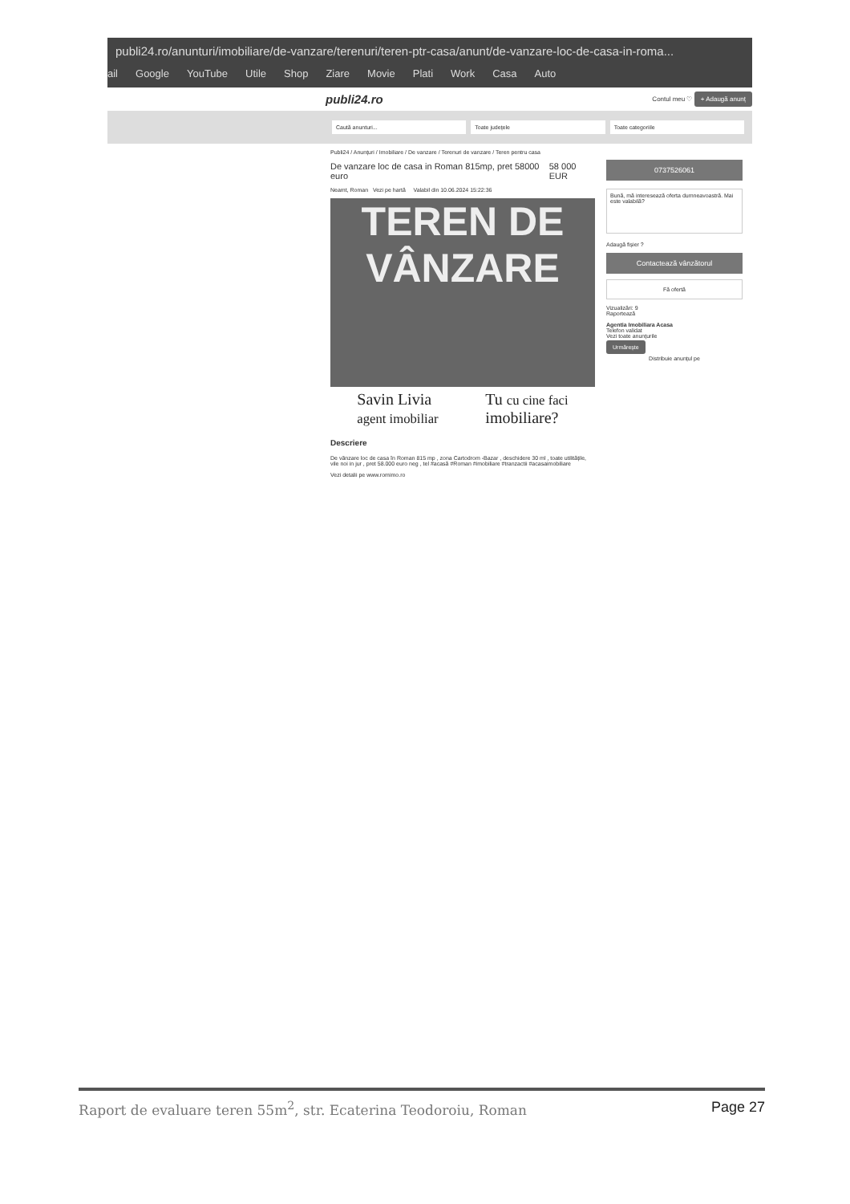publi24.ro/anunturi/imobiliare/de-vanzare/terenuri/teren-ptr-casa/anunt/de-vanzare-loc-de-casa-in-roma...
ail Google YouTube Utile Shop Ziare Movie Plati Work Casa Auto
publi24.ro Contul meu ♡ + Adaugă anunț
Caută anunturi... Toate județele Toate categoriile
Publi24 / Anunțuri / Imobiliare / De vanzare / Terenuri de vanzare / Teren pentru casa
De vanzare loc de casa in Roman 815mp, pret 58000 euro 58 000 EUR
Neamt, Roman Vezi pe hartă Valabil din 10.06.2024 15:22:36
TEREN DE
VÂNZARE
Savin Livia
agent imobiliar Tu cu cine faci
imobiliare?
Descriere
De vânzare loc de casa în Roman 815 mp , zona Cartodrom -Bazar , deschidere 30 ml , toate utilitățile, vile noi in jur , pret 58.000 euro neg , tel #acasă #Roman #imobiliare #tranzactii #acasaimobiliare
Vezi detalii pe www.romimo.ro
0737526061
Bună, mă interesează oferta dumneavoastră. Mai este valabilă?
Adaugă fișier ?
Contactează vânzătorul
Fă ofertă
Vizualizări: 9
Raportează
Agentia Imobiliara Acasa
Telefon validat
Vezi toate anunțurile
Urmărește
Distribuie anunțul pe
Raport de evaluare teren 55m<sup>2</sup>, str. Ecaterina Teodoroiu, Roman Page 27